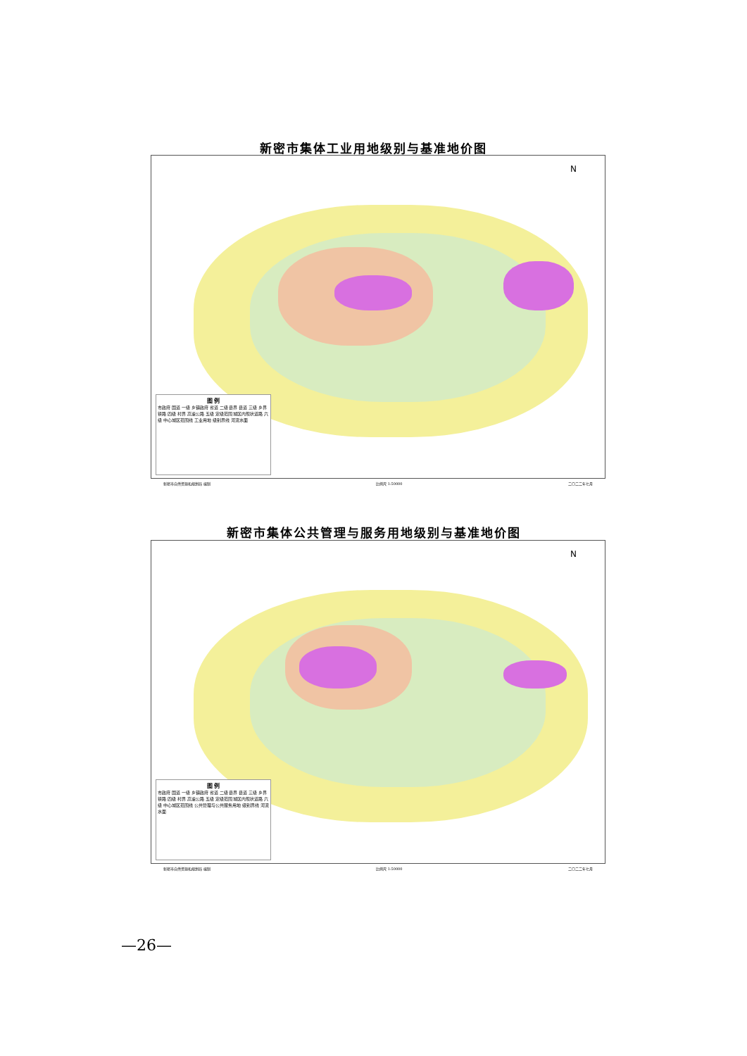新密市集体工业用地级别与基准地价图
N
图 例
市政府 国道 一级 乡镇政府 省道 二级 县界 县道 三级 乡界 铁路 四级 村界 高速公路 五级 定级范围 城区内现状道路 六级 中心城区范围线 工业用地 级别界线 河流水面
新密市自然资源和规划局 编制 比例尺 1:50000 二〇二二年七月
新密市集体公共管理与服务用地级别与基准地价图
N
图 例
市政府 国道 一级 乡镇政府 省道 二级 县界 县道 三级 乡界 铁路 四级 村界 高速公路 五级 定级范围 城区内现状道路 六级 中心城区范围线 公共管理与公共服务用地 级别界线 河流水面
新密市自然资源和规划局 编制 比例尺 1:50000 二〇二二年七月
—26—